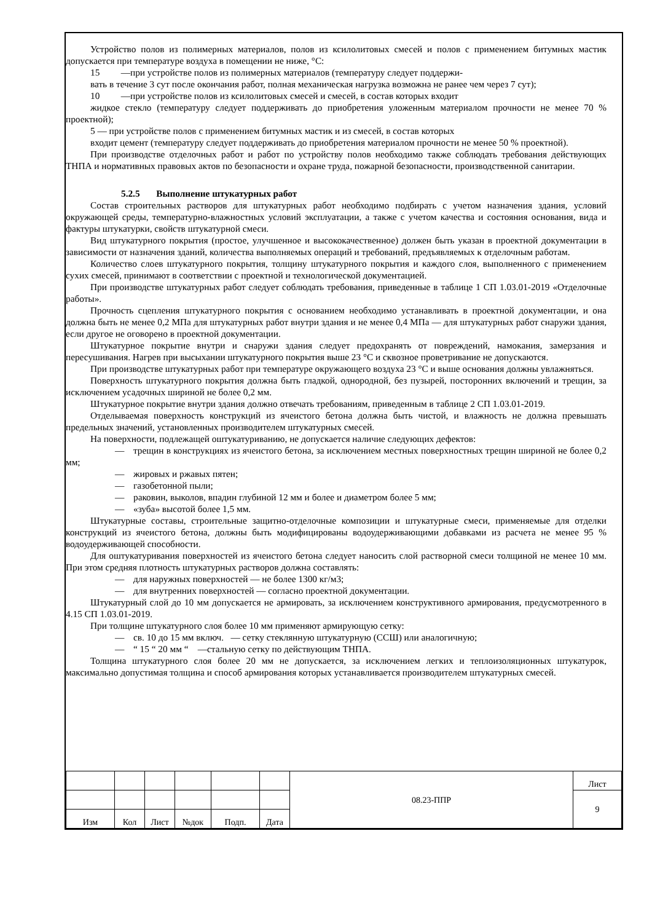Устройство полов из полимерных материалов, полов из ксилолитовых смесей и полов с применением битумных мастик допускается при температуре воздуха в помещении не ниже, °С:
15 —при устройстве полов из полимерных материалов (температуру следует поддержи-
вать в течение 3 сут после окончания работ, полная механическая нагрузка возможна не ранее чем через 7 сут);
10 —при устройстве полов из ксилолитовых смесей и смесей, в состав которых входит
жидкое стекло (температуру следует поддерживать до приобретения уложенным материалом прочности не менее 70 % проектной);
5 — при устройстве полов с применением битумных мастик и из смесей, в состав которых
входит цемент (температуру следует поддерживать до приобретения материалом прочности не менее 50 % проектной).
При производстве отделочных работ и работ по устройству полов необходимо также соблюдать требования действующих ТНПА и нормативных правовых актов по безопасности и охране труда, пожарной безопасности, производственной санитарии.
5.2.5 Выполнение штукатурных работ
Состав строительных растворов для штукатурных работ необходимо подбирать с учетом назначения здания, условий окружающей среды, температурно-влажностных условий эксплуатации, а также с учетом качества и состояния основания, вида и фактуры штукатурки, свойств штукатурной смеси.
Вид штукатурного покрытия (простое, улучшенное и высококачественное) должен быть указан в проектной документации в зависимости от назначения зданий, количества выполняемых операций и требований, предъявляемых к отделочным работам.
Количество слоев штукатурного покрытия, толщину штукатурного покрытия и каждого слоя, выполненного с применением сухих смесей, принимают в соответствии с проектной и технологической документацией.
При производстве штукатурных работ следует соблюдать требования, приведенные в таблице 1 СП 1.03.01-2019 «Отделочные работы».
Прочность сцепления штукатурного покрытия с основанием необходимо устанавливать в проектной документации, и она должна быть не менее 0,2 МПа для штукатурных работ внутри здания и не менее 0,4 МПа — для штукатурных работ снаружи здания, если другое не оговорено в проектной документации.
Штукатурное покрытие внутри и снаружи здания следует предохранять от повреждений, намокания, замерзания и пересушивания. Нагрев при высыхании штукатурного покрытия выше 23 °С и сквозное проветривание не допускаются.
При производстве штукатурных работ при температуре окружающего воздуха 23 °С и выше основания должны увлажняться.
Поверхность штукатурного покрытия должна быть гладкой, однородной, без пузырей, посторонних включений и трещин, за исключением усадочных шириной не более 0,2 мм.
Штукатурное покрытие внутри здания должно отвечать требованиям, приведенным в таблице 2 СП 1.03.01-2019.
Отделываемая поверхность конструкций из ячеистого бетона должна быть чистой, и влажность не должна превышать предельных значений, установленных производителем штукатурных смесей.
На поверхности, подлежащей оштукатуриванию, не допускается наличие следующих дефектов:
— трещин в конструкциях из ячеистого бетона, за исключением местных поверхностных трещин шириной не более 0,2 мм;
— жировых и ржавых пятен;
— газобетонной пыли;
— раковин, выколов, впадин глубиной 12 мм и более и диаметром более 5 мм;
— «зуба» высотой более 1,5 мм.
Штукатурные составы, строительные защитно-отделочные композиции и штукатурные смеси, применяемые для отделки конструкций из ячеистого бетона, должны быть модифицированы водоудерживающими добавками из расчета не менее 95 % водоудерживающей способности.
Для оштукатуривания поверхностей из ячеистого бетона следует наносить слой растворной смеси толщиной не менее 10 мм. При этом средняя плотность штукатурных растворов должна составлять:
— для наружных поверхностей — не более 1300 кг/м3;
— для внутренних поверхностей — согласно проектной документации.
Штукатурный слой до 10 мм допускается не армировать, за исключением конструктивного армирования, предусмотренного в 4.15 СП 1.03.01-2019.
При толщине штукатурного слоя более 10 мм применяют армирующую сетку:
— св. 10 до 15 мм включ. — сетку стеклянную штукатурную (ССШ) или аналогичную;
— “ 15 “ 20 мм “ —стальную сетку по действующим ТНПА.
Толщина штукатурного слоя более 20 мм не допускается, за исключением легких и теплоизоляционных штукатурок, максимально допустимая толщина и способ армирования которых устанавливается производителем штукатурных смесей.
| | | | | | | 08.23-ППР | Лист |
| | | | | | | | 9 |
| Изм | Кол | Лист | №док | Подп. | Дата | | |